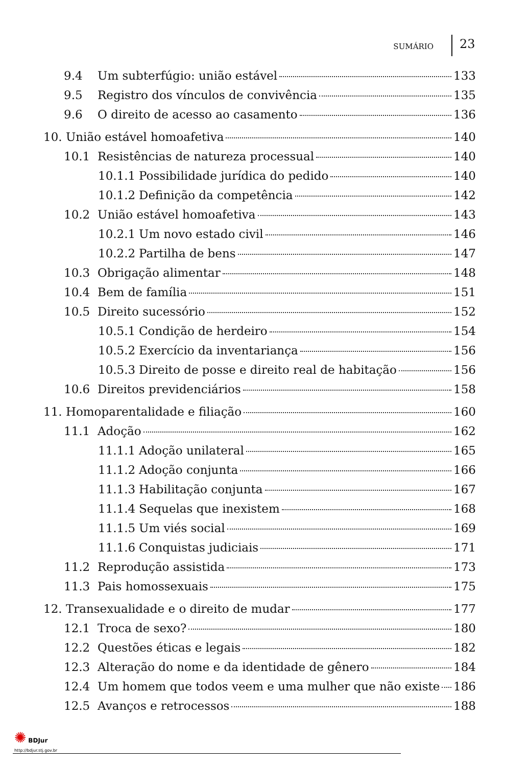SUMÁRIO 23
9.4 Um subterfúgio: união estável 133
9.5 Registro dos vínculos de convivência 135
9.6 O direito de acesso ao casamento 136
10. União estável homoafetiva 140
10.1 Resistências de natureza processual 140
10.1.1 Possibilidade jurídica do pedido 140
10.1.2 Definição da competência 142
10.2 União estável homoafetiva 143
10.2.1 Um novo estado civil 146
10.2.2 Partilha de bens 147
10.3 Obrigação alimentar 148
10.4 Bem de família 151
10.5 Direito sucessório 152
10.5.1 Condição de herdeiro 154
10.5.2 Exercício da inventariança 156
10.5.3 Direito de posse e direito real de habitação 156
10.6 Direitos previdenciários 158
11. Homoparentalidade e filiação 160
11.1 Adoção 162
11.1.1 Adoção unilateral 165
11.1.2 Adoção conjunta 166
11.1.3 Habilitação conjunta 167
11.1.4 Sequelas que inexistem 168
11.1.5 Um viés social 169
11.1.6 Conquistas judiciais 171
11.2 Reprodução assistida 173
11.3 Pais homossexuais 175
12. Transexualidade e o direito de mudar 177
12.1 Troca de sexo? 180
12.2 Questões éticas e legais 182
12.3 Alteração do nome e da identidade de gênero 184
12.4 Um homem que todos veem e uma mulher que não existe 186
12.5 Avanços e retrocessos 188
✺ BDJur
http://bdjur.stj.gov.br